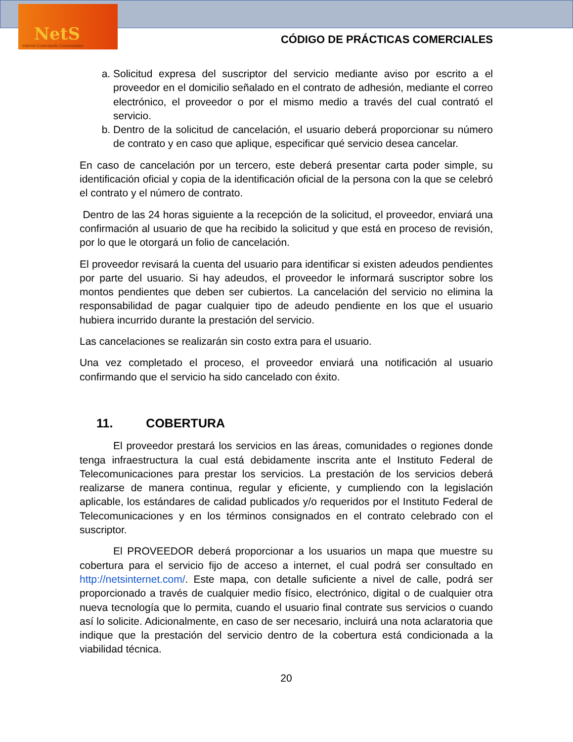NetS
Internet Conectando Comunidades
CÓDIGO DE PRÁCTICAS COMERCIALES
a. Solicitud expresa del suscriptor del servicio mediante aviso por escrito a el proveedor en el domicilio señalado en el contrato de adhesión, mediante el correo electrónico, el proveedor o por el mismo medio a través del cual contrató el servicio.
b. Dentro de la solicitud de cancelación, el usuario deberá proporcionar su número de contrato y en caso que aplique, especificar qué servicio desea cancelar.
En caso de cancelación por un tercero, este deberá presentar carta poder simple, su identificación oficial y copia de la identificación oficial de la persona con la que se celebró el contrato y el número de contrato.
Dentro de las 24 horas siguiente a la recepción de la solicitud, el proveedor, enviará una confirmación al usuario de que ha recibido la solicitud y que está en proceso de revisión, por lo que le otorgará un folio de cancelación.
El proveedor revisará la cuenta del usuario para identificar si existen adeudos pendientes por parte del usuario. Si hay adeudos, el proveedor le informará suscriptor sobre los montos pendientes que deben ser cubiertos. La cancelación del servicio no elimina la responsabilidad de pagar cualquier tipo de adeudo pendiente en los que el usuario hubiera incurrido durante la prestación del servicio.
Las cancelaciones se realizarán sin costo extra para el usuario.
Una vez completado el proceso, el proveedor enviará una notificación al usuario confirmando que el servicio ha sido cancelado con éxito.
11. COBERTURA
El proveedor prestará los servicios en las áreas, comunidades o regiones donde tenga infraestructura la cual está debidamente inscrita ante el Instituto Federal de Telecomunicaciones para prestar los servicios. La prestación de los servicios deberá realizarse de manera continua, regular y eficiente, y cumpliendo con la legislación aplicable, los estándares de calidad publicados y/o requeridos por el Instituto Federal de Telecomunicaciones y en los términos consignados en el contrato celebrado con el suscriptor.
El PROVEEDOR deberá proporcionar a los usuarios un mapa que muestre su cobertura para el servicio fijo de acceso a internet, el cual podrá ser consultado en http://netsinternet.com/. Este mapa, con detalle suficiente a nivel de calle, podrá ser proporcionado a través de cualquier medio físico, electrónico, digital o de cualquier otra nueva tecnología que lo permita, cuando el usuario final contrate sus servicios o cuando así lo solicite. Adicionalmente, en caso de ser necesario, incluirá una nota aclaratoria que indique que la prestación del servicio dentro de la cobertura está condicionada a la viabilidad técnica.
20